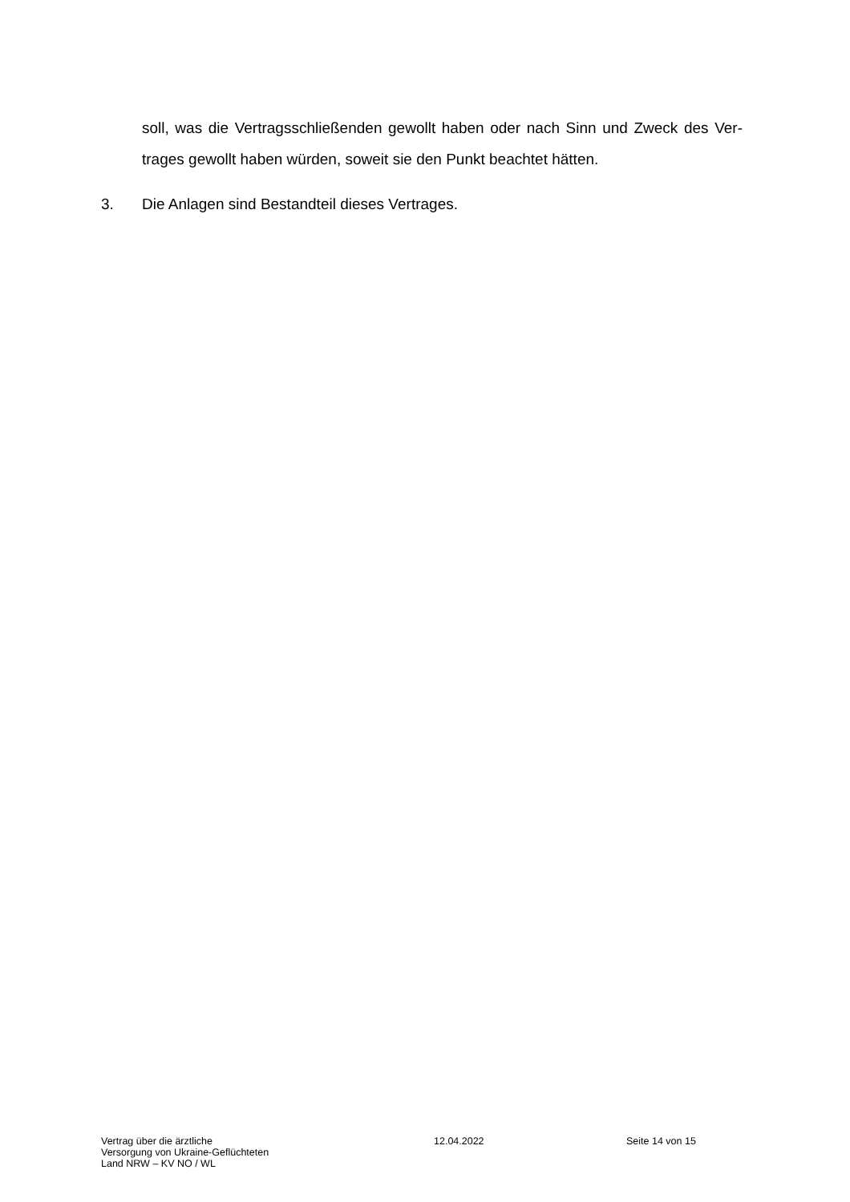soll, was die Vertragsschließenden gewollt haben oder nach Sinn und Zweck des Ver-trages gewollt haben würden, soweit sie den Punkt beachtet hätten.
3. Die Anlagen sind Bestandteil dieses Vertrages.
Vertrag über die ärztliche
Versorgung von Ukraine-Geflüchteten
Land NRW – KV NO / WL
12.04.2022 Seite 14 von 15